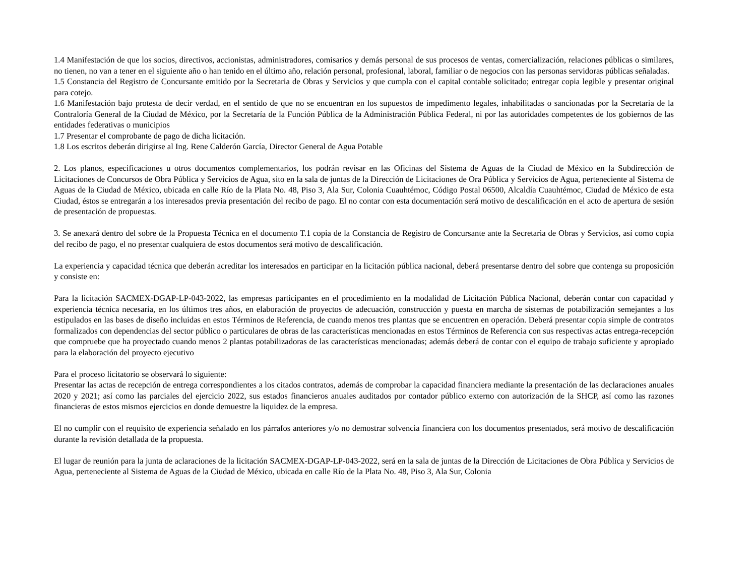1.4 Manifestación de que los socios, directivos, accionistas, administradores, comisarios y demás personal de sus procesos de ventas, comercialización, relaciones públicas o similares, no tienen, no van a tener en el siguiente año o han tenido en el último año, relación personal, profesional, laboral, familiar o de negocios con las personas servidoras públicas señaladas.
1.5 Constancia del Registro de Concursante emitido por la Secretaria de Obras y Servicios y que cumpla con el capital contable solicitado; entregar copia legible y presentar original para cotejo.
1.6 Manifestación bajo protesta de decir verdad, en el sentido de que no se encuentran en los supuestos de impedimento legales, inhabilitadas o sancionadas por la Secretaria de la Contraloría General de la Ciudad de México, por la Secretaría de la Función Pública de la Administración Pública Federal, ni por las autoridades competentes de los gobiernos de las entidades federativas o municipios
1.7 Presentar el comprobante de pago de dicha licitación.
1.8 Los escritos deberán dirigirse al Ing. Rene Calderón García, Director General de Agua Potable
2. Los planos, especificaciones u otros documentos complementarios, los podrán revisar en las Oficinas del Sistema de Aguas de la Ciudad de México en la Subdirección de Licitaciones de Concursos de Obra Pública y Servicios de Agua, sito en la sala de juntas de la Dirección de Licitaciones de Ora Pública y Servicios de Agua, perteneciente al Sistema de Aguas de la Ciudad de México, ubicada en calle Río de la Plata No. 48, Piso 3, Ala Sur, Colonia Cuauhtémoc, Código Postal 06500, Alcaldía Cuauhtémoc, Ciudad de México de esta Ciudad, éstos se entregarán a los interesados previa presentación del recibo de pago. El no contar con esta documentación será motivo de descalificación en el acto de apertura de sesión de presentación de propuestas.
3. Se anexará dentro del sobre de la Propuesta Técnica en el documento T.1 copia de la Constancia de Registro de Concursante ante la Secretaria de Obras y Servicios, así como copia del recibo de pago, el no presentar cualquiera de estos documentos será motivo de descalificación.
La experiencia y capacidad técnica que deberán acreditar los interesados en participar en la licitación pública nacional, deberá presentarse dentro del sobre que contenga su proposición y consiste en:
Para la licitación SACMEX-DGAP-LP-043-2022, las empresas participantes en el procedimiento en la modalidad de Licitación Pública Nacional, deberán contar con capacidad y experiencia técnica necesaria, en los últimos tres años, en elaboración de proyectos de adecuación, construcción y puesta en marcha de sistemas de potabilización semejantes a los estipulados en las bases de diseño incluidas en estos Términos de Referencia, de cuando menos tres plantas que se encuentren en operación. Deberá presentar copia simple de contratos formalizados con dependencias del sector público o particulares de obras de las características mencionadas en estos Términos de Referencia con sus respectivas actas entrega-recepción que compruebe que ha proyectado cuando menos 2 plantas potabilizadoras de las características mencionadas; además deberá de contar con el equipo de trabajo suficiente y apropiado para la elaboración del proyecto ejecutivo
Para el proceso licitatorio se observará lo siguiente:
Presentar las actas de recepción de entrega correspondientes a los citados contratos, además de comprobar la capacidad financiera mediante la presentación de las declaraciones anuales 2020 y 2021; así como las parciales del ejercicio 2022, sus estados financieros anuales auditados por contador público externo con autorización de la SHCP, así como las razones financieras de estos mismos ejercicios en donde demuestre la liquidez de la empresa.
El no cumplir con el requisito de experiencia señalado en los párrafos anteriores y/o no demostrar solvencia financiera con los documentos presentados, será motivo de descalificación durante la revisión detallada de la propuesta.
El lugar de reunión para la junta de aclaraciones de la licitación SACMEX-DGAP-LP-043-2022, será en la sala de juntas de la Dirección de Licitaciones de Obra Pública y Servicios de Agua, perteneciente al Sistema de Aguas de la Ciudad de México, ubicada en calle Río de la Plata No. 48, Piso 3, Ala Sur, Colonia